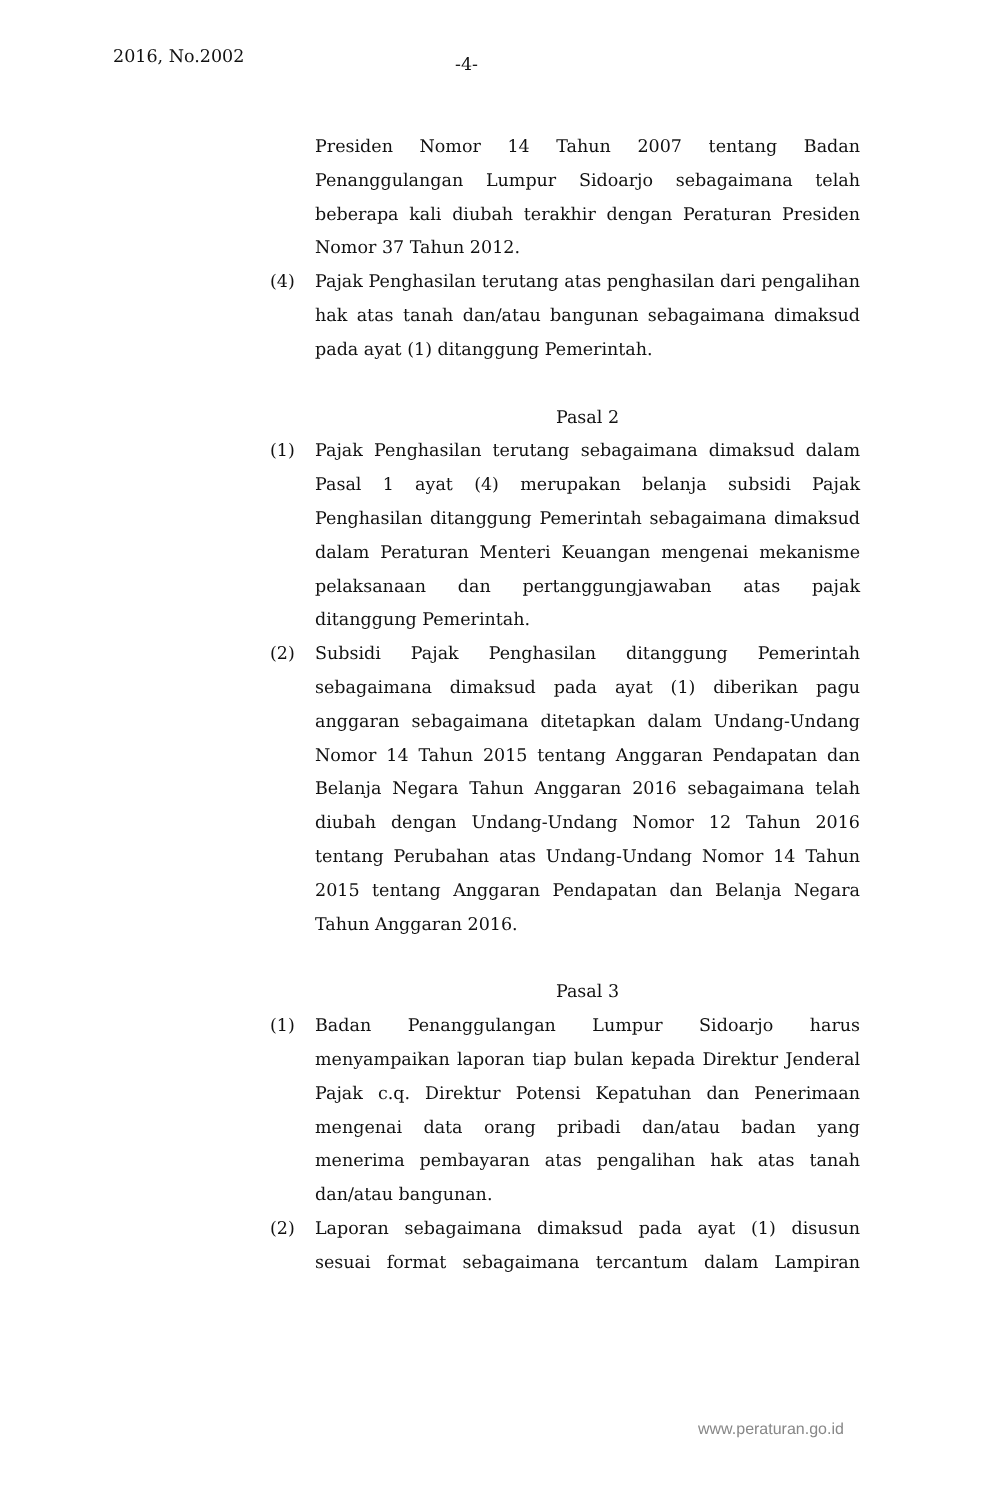2016, No.2002 -4-
Presiden Nomor 14 Tahun 2007 tentang Badan Penanggulangan Lumpur Sidoarjo sebagaimana telah beberapa kali diubah terakhir dengan Peraturan Presiden Nomor 37 Tahun 2012.
(4) Pajak Penghasilan terutang atas penghasilan dari pengalihan hak atas tanah dan/atau bangunan sebagaimana dimaksud pada ayat (1) ditanggung Pemerintah.
Pasal 2
(1) Pajak Penghasilan terutang sebagaimana dimaksud dalam Pasal 1 ayat (4) merupakan belanja subsidi Pajak Penghasilan ditanggung Pemerintah sebagaimana dimaksud dalam Peraturan Menteri Keuangan mengenai mekanisme pelaksanaan dan pertanggungjawaban atas pajak ditanggung Pemerintah.
(2) Subsidi Pajak Penghasilan ditanggung Pemerintah sebagaimana dimaksud pada ayat (1) diberikan pagu anggaran sebagaimana ditetapkan dalam Undang-Undang Nomor 14 Tahun 2015 tentang Anggaran Pendapatan dan Belanja Negara Tahun Anggaran 2016 sebagaimana telah diubah dengan Undang-Undang Nomor 12 Tahun 2016 tentang Perubahan atas Undang-Undang Nomor 14 Tahun 2015 tentang Anggaran Pendapatan dan Belanja Negara Tahun Anggaran 2016.
Pasal 3
(1) Badan Penanggulangan Lumpur Sidoarjo harus menyampaikan laporan tiap bulan kepada Direktur Jenderal Pajak c.q. Direktur Potensi Kepatuhan dan Penerimaan mengenai data orang pribadi dan/atau badan yang menerima pembayaran atas pengalihan hak atas tanah dan/atau bangunan.
(2) Laporan sebagaimana dimaksud pada ayat (1) disusun sesuai format sebagaimana tercantum dalam Lampiran
www.peraturan.go.id